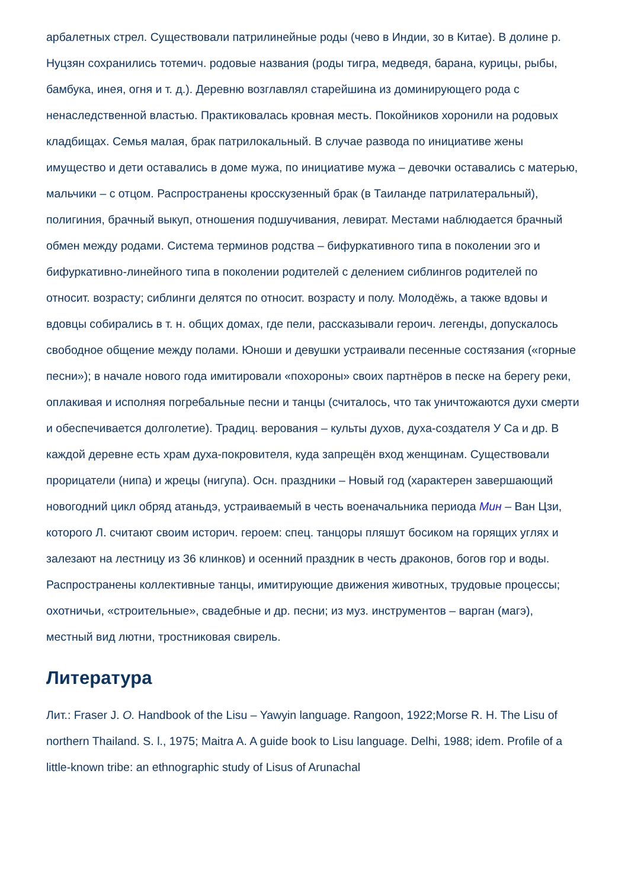арбалетных стрел. Существовали патрилинейные роды (чево в Индии, зо в Китае). В долине р. Нуцзян сохранились тотемич. родовые названия (роды тигра, медведя, барана, курицы, рыбы, бамбука, инея, огня и т. д.). Деревню возглавлял старейшина из доминирующего рода с ненаследственной властью. Практиковалась кровная месть. Покойников хоронили на родовых кладбищах. Семья малая, брак патрилокальный. В случае развода по инициативе жены имущество и дети оставались в доме мужа, по инициативе мужа – девочки оставались с матерью, мальчики – с отцом. Распространены кросскузенный брак (в Таиланде патрилатеральный), полигиния, брачный выкуп, отношения подшучивания, левират. Местами наблюдается брачный обмен между родами. Система терминов родства – бифуркативного типа в поколении эго и бифуркативно-линейного типа в поколении родителей с делением сиблингов родителей по относит. возрасту; сиблинги делятся по относит. возрасту и полу. Молодёжь, а также вдовы и вдовцы собирались в т. н. общих домах, где пели, рассказывали героич. легенды, допускалось свободное общение между полами. Юноши и девушки устраивали песенные состязания («горные песни»); в начале нового года имитировали «похороны» своих партнёров в песке на берегу реки, оплакивая и исполняя погребальные песни и танцы (считалось, что так уничтожаются духи смерти и обеспечивается долголетие). Традиц. верования – культы духов, духа-создателя У Са и др. В каждой деревне есть храм духа-покровителя, куда запрещён вход женщинам. Существовали прорицатели (нипа) и жрецы (нигупа). Осн. праздники – Новый год (характерен завершающий новогодний цикл обряд атаньдэ, устраиваемый в честь военачальника периода Мин – Ван Цзи, которого Л. считают своим историч. героем: спец. танцоры пляшут босиком на горящих углях и залезают на лестницу из 36 клинков) и осенний праздник в честь драконов, богов гор и воды. Распространены коллективные танцы, имитирующие движения животных, трудовые процессы; охотничьи, «строительные», свадебные и др. песни; из муз. инструментов – варган (магэ), местный вид лютни, тростниковая свирель.
Литература
Лит.: Fraser J. O. Handbook of the Lisu – Yawyin language. Rangoon, 1922;Morse R. H. The Lisu of northern Thailand. S. l., 1975; Maitra A. A guide book to Lisu language. Delhi, 1988; idem. Profile of a little-known tribe: an ethnographic study of Lisus of Arunachal